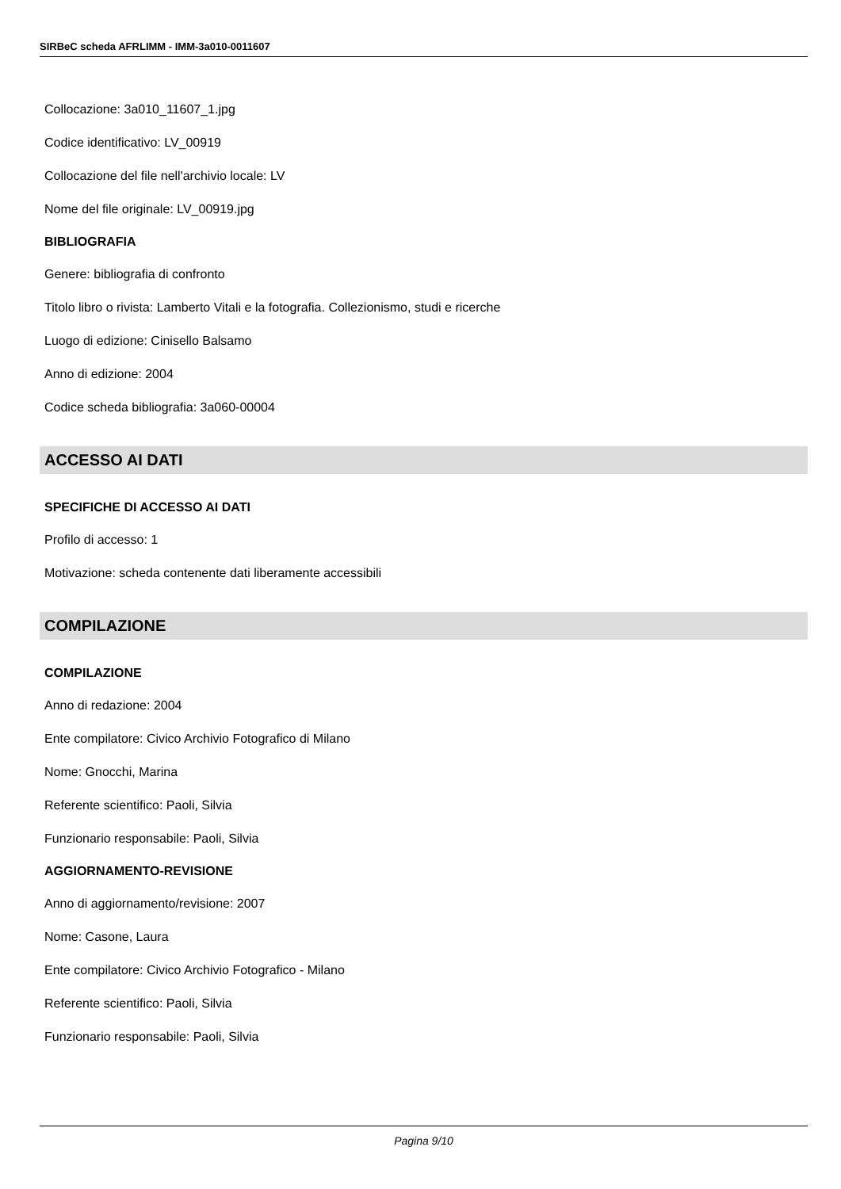SIRBeC scheda AFRLIMM - IMM-3a010-0011607
Collocazione: 3a010_11607_1.jpg
Codice identificativo: LV_00919
Collocazione del file nell'archivio locale: LV
Nome del file originale: LV_00919.jpg
BIBLIOGRAFIA
Genere: bibliografia di confronto
Titolo libro o rivista: Lamberto Vitali e la fotografia. Collezionismo, studi e ricerche
Luogo di edizione: Cinisello Balsamo
Anno di edizione: 2004
Codice scheda bibliografia: 3a060-00004
ACCESSO AI DATI
SPECIFICHE DI ACCESSO AI DATI
Profilo di accesso: 1
Motivazione: scheda contenente dati liberamente accessibili
COMPILAZIONE
COMPILAZIONE
Anno di redazione: 2004
Ente compilatore: Civico Archivio Fotografico di Milano
Nome: Gnocchi, Marina
Referente scientifico: Paoli, Silvia
Funzionario responsabile: Paoli, Silvia
AGGIORNAMENTO-REVISIONE
Anno di aggiornamento/revisione: 2007
Nome: Casone, Laura
Ente compilatore: Civico Archivio Fotografico - Milano
Referente scientifico: Paoli, Silvia
Funzionario responsabile: Paoli, Silvia
Pagina 9/10